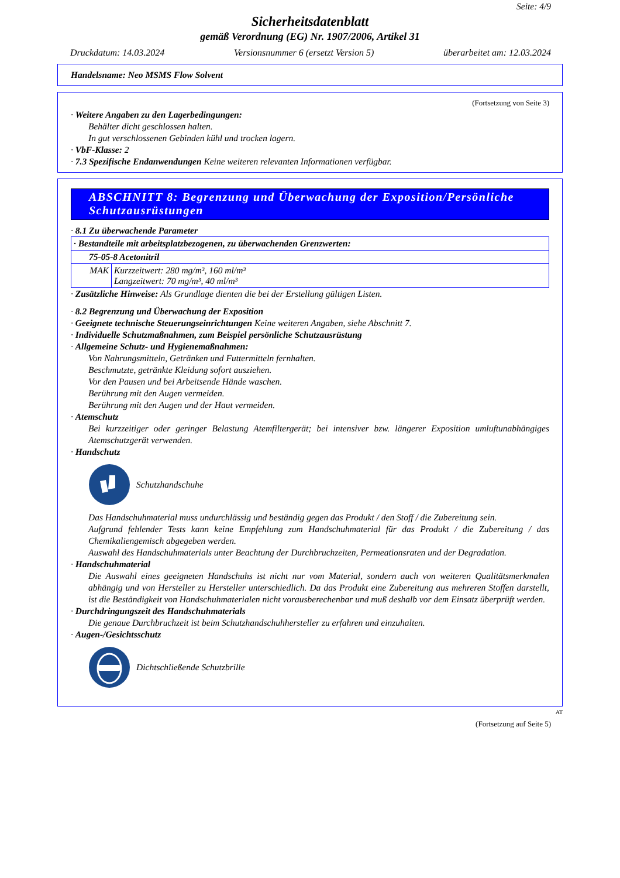Seite: 4/9
Sicherheitsdatenblatt
gemäß Verordnung (EG) Nr. 1907/2006, Artikel 31
Druckdatum: 14.03.2024 Versionsnummer 6 (ersetzt Version 5) überarbeitet am: 12.03.2024
Handelsname: Neo MSMS Flow Solvent
(Fortsetzung von Seite 3)
· Weitere Angaben zu den Lagerbedingungen:
Behälter dicht geschlossen halten.
In gut verschlossenen Gebinden kühl und trocken lagern.
· VbF-Klasse: 2
· 7.3 Spezifische Endanwendungen Keine weiteren relevanten Informationen verfügbar.
ABSCHNITT 8: Begrenzung und Überwachung der Exposition/Persönliche Schutzausrüstungen
· 8.1 Zu überwachende Parameter
| · Bestandteile mit arbeitsplatzbezogenen, zu überwachenden Grenzwerten: | |
| 75-05-8 Acetonitril | |
| MAK | Kurzzeitwert: 280 mg/m³, 160 ml/m³ Langzeitwert: 70 mg/m³, 40 ml/m³ |
· Zusätzliche Hinweise: Als Grundlage dienten die bei der Erstellung gültigen Listen.
· 8.2 Begrenzung und Überwachung der Exposition
· Geeignete technische Steuerungseinrichtungen Keine weiteren Angaben, siehe Abschnitt 7.
· Individuelle Schutzmaßnahmen, zum Beispiel persönliche Schutzausrüstung
· Allgemeine Schutz- und Hygienemaßnahmen:
Von Nahrungsmitteln, Getränken und Futtermitteln fernhalten.
Beschmutzte, getränkte Kleidung sofort ausziehen.
Vor den Pausen und bei Arbeitsende Hände waschen.
Berührung mit den Augen vermeiden.
Berührung mit den Augen und der Haut vermeiden.
· Atemschutz
Bei kurzzeitiger oder geringer Belastung Atemfiltergerät; bei intensiver bzw. längerer Exposition umluftunabhängiges Atemschutzgerät verwenden.
· Handschutz
Schutzhandschuhe
Das Handschuhmaterial muss undurchlässig und beständig gegen das Produkt / den Stoff / die Zubereitung sein.
Aufgrund fehlender Tests kann keine Empfehlung zum Handschuhmaterial für das Produkt / die Zubereitung / das Chemikaliengemisch abgegeben werden.
Auswahl des Handschuhmaterials unter Beachtung der Durchbruchzeiten, Permeationsraten und der Degradation.
· Handschuhmaterial
Die Auswahl eines geeigneten Handschuhs ist nicht nur vom Material, sondern auch von weiteren Qualitätsmerkmalen abhängig und von Hersteller zu Hersteller unterschiedlich. Da das Produkt eine Zubereitung aus mehreren Stoffen darstellt, ist die Beständigkeit von Handschuhmaterialen nicht vorausberechenbar und muß deshalb vor dem Einsatz überprüft werden.
· Durchdringungszeit des Handschuhmaterials
Die genaue Durchbruchzeit ist beim Schutzhandschuhhersteller zu erfahren und einzuhalten.
· Augen-/Gesichtsschutz
Dichtschließende Schutzbrille
AT
(Fortsetzung auf Seite 5)